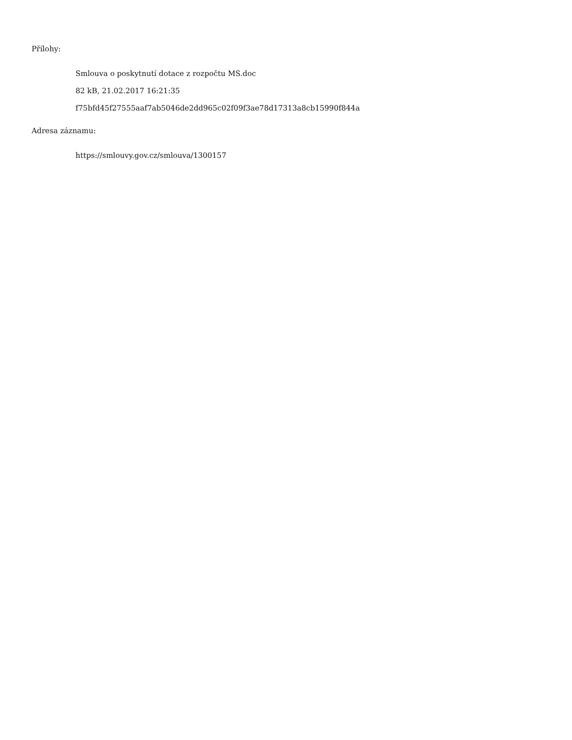Přílohy:
Smlouva o poskytnutí dotace z rozpočtu MS.doc
82 kB, 21.02.2017 16:21:35
f75bfd45f27555aaf7ab5046de2dd965c02f09f3ae78d17313a8cb15990f844a
Adresa záznamu:
https://smlouvy.gov.cz/smlouva/1300157